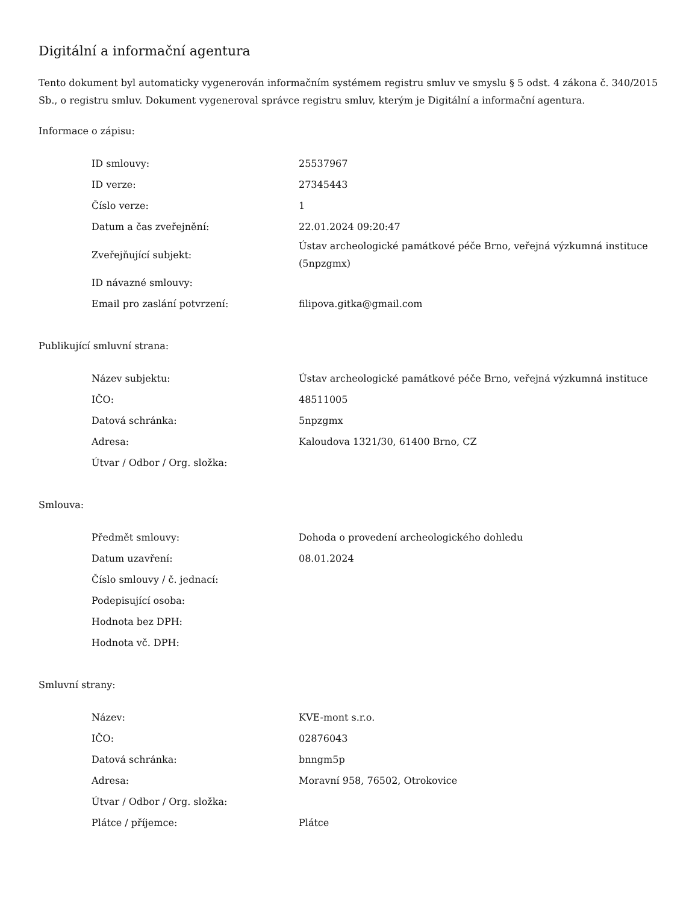Digitální a informační agentura
Tento dokument byl automaticky vygenerován informačním systémem registru smluv ve smyslu § 5 odst. 4 zákona č. 340/2015 Sb., o registru smluv. Dokument vygeneroval správce registru smluv, kterým je Digitální a informační agentura.
Informace o zápisu:
| ID smlouvy: | 25537967 |
| ID verze: | 27345443 |
| Číslo verze: | 1 |
| Datum a čas zveřejnění: | 22.01.2024 09:20:47 |
| Zveřejňující subjekt: | Ústav archeologické památkové péče Brno, veřejná výzkumná instituce (5npzgmx) |
| ID návazné smlouvy: | |
| Email pro zaslání potvrzení: | filipova.gitka@gmail.com |
Publikující smluvní strana:
| Název subjektu: | Ústav archeologické památkové péče Brno, veřejná výzkumná instituce |
| IČO: | 48511005 |
| Datová schránka: | 5npzgmx |
| Adresa: | Kaloudova 1321/30, 61400 Brno, CZ |
| Útvar / Odbor / Org. složka: | |
Smlouva:
| Předmět smlouvy: | Dohoda o provedení archeologického dohledu |
| Datum uzavření: | 08.01.2024 |
| Číslo smlouvy / č. jednací: | |
| Podepisující osoba: | |
| Hodnota bez DPH: | |
| Hodnota vč. DPH: | |
Smluvní strany:
| Název: | KVE-mont s.r.o. |
| IČO: | 02876043 |
| Datová schránka: | bnngm5p |
| Adresa: | Moravní 958, 76502, Otrokovice |
| Útvar / Odbor / Org. složka: | |
| Plátce / příjemce: | Plátce |